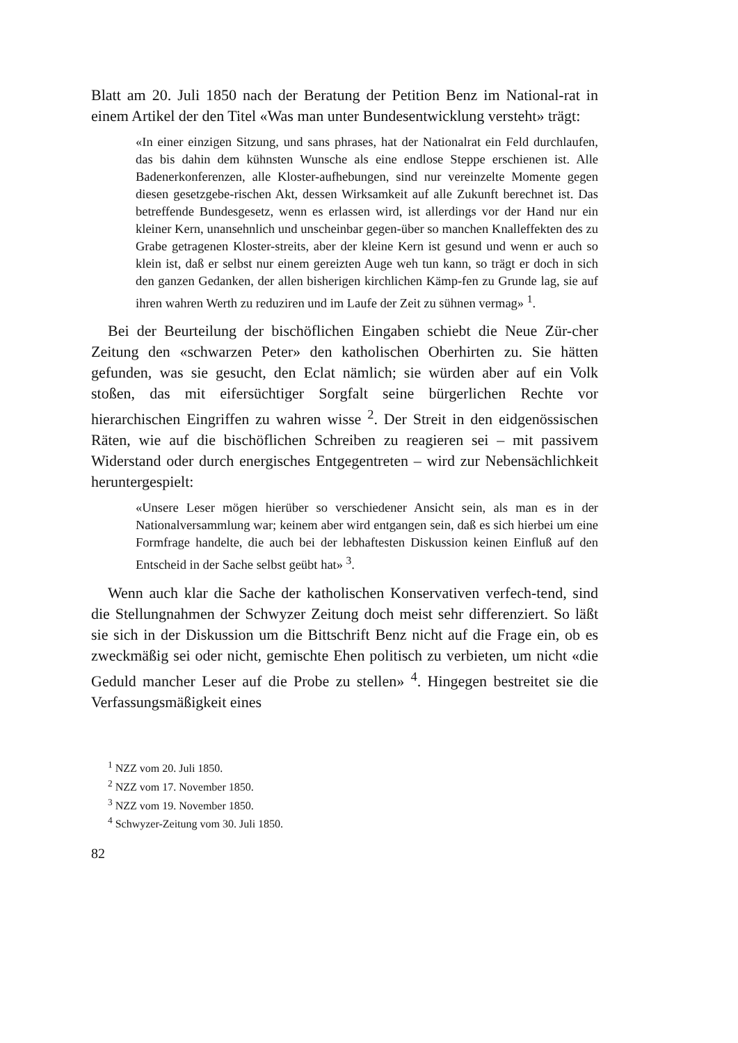Blatt am 20. Juli 1850 nach der Beratung der Petition Benz im National-rat in einem Artikel der den Titel «Was man unter Bundesentwicklung versteht» trägt:
«In einer einzigen Sitzung, und sans phrases, hat der Nationalrat ein Feld durchlaufen, das bis dahin dem kühnsten Wunsche als eine endlose Steppe erschienen ist. Alle Badenerkonferenzen, alle Kloster-aufhebungen, sind nur vereinzelte Momente gegen diesen gesetzgebe-rischen Akt, dessen Wirksamkeit auf alle Zukunft berechnet ist. Das betreffende Bundesgesetz, wenn es erlassen wird, ist allerdings vor der Hand nur ein kleiner Kern, unansehnlich und unscheinbar gegen-über so manchen Knalleffekten des zu Grabe getragenen Kloster-streits, aber der kleine Kern ist gesund und wenn er auch so klein ist, daß er selbst nur einem gereizten Auge weh tun kann, so trägt er doch in sich den ganzen Gedanken, der allen bisherigen kirchlichen Kämp-fen zu Grunde lag, sie auf ihren wahren Werth zu reduziren und im Laufe der Zeit zu sühnen vermag» <sup>1</sup>.
Bei der Beurteilung der bischöflichen Eingaben schiebt die Neue Zür-cher Zeitung den «schwarzen Peter» den katholischen Oberhirten zu. Sie hätten gefunden, was sie gesucht, den Eclat nämlich; sie würden aber auf ein Volk stoßen, das mit eifersüchtiger Sorgfalt seine bürgerlichen Rechte vor hierarchischen Eingriffen zu wahren wisse <sup>2</sup>. Der Streit in den eidgenössischen Räten, wie auf die bischöflichen Schreiben zu reagieren sei – mit passivem Widerstand oder durch energisches Entgegentreten – wird zur Nebensächlichkeit heruntergespielt:
«Unsere Leser mögen hierüber so verschiedener Ansicht sein, als man es in der Nationalversammlung war; keinem aber wird entgangen sein, daß es sich hierbei um eine Formfrage handelte, die auch bei der lebhaftesten Diskussion keinen Einfluß auf den Entscheid in der Sache selbst geübt hat» <sup>3</sup>.
Wenn auch klar die Sache der katholischen Konservativen verfech-tend, sind die Stellungnahmen der Schwyzer Zeitung doch meist sehr differenziert. So läßt sie sich in der Diskussion um die Bittschrift Benz nicht auf die Frage ein, ob es zweckmäßig sei oder nicht, gemischte Ehen politisch zu verbieten, um nicht «die Geduld mancher Leser auf die Probe zu stellen» <sup>4</sup>. Hingegen bestreitet sie die Verfassungsmäßigkeit eines
<sup>1</sup> NZZ vom 20. Juli 1850.
<sup>2</sup> NZZ vom 17. November 1850.
<sup>3</sup> NZZ vom 19. November 1850.
<sup>4</sup> Schwyzer-Zeitung vom 30. Juli 1850.
82